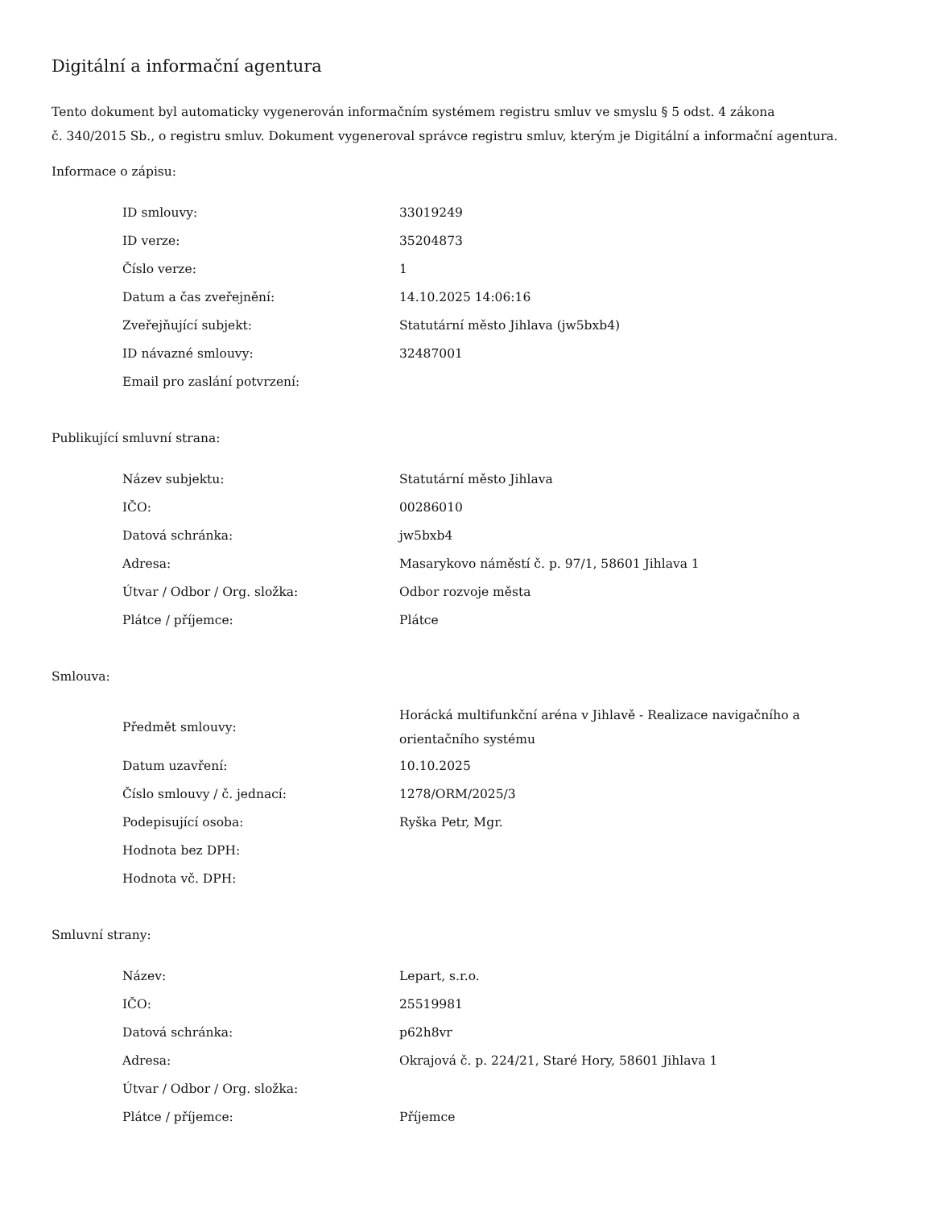Digitální a informační agentura
Tento dokument byl automaticky vygenerován informačním systémem registru smluv ve smyslu § 5 odst. 4 zákona
č. 340/2015 Sb., o registru smluv. Dokument vygeneroval správce registru smluv, kterým je Digitální a informační agentura.
Informace o zápisu:
| ID smlouvy: | 33019249 |
| ID verze: | 35204873 |
| Číslo verze: | 1 |
| Datum a čas zveřejnění: | 14.10.2025 14:06:16 |
| Zveřejňující subjekt: | Statutární město Jihlava (jw5bxb4) |
| ID návazné smlouvy: | 32487001 |
| Email pro zaslání potvrzení: | |
Publikující smluvní strana:
| Název subjektu: | Statutární město Jihlava |
| IČO: | 00286010 |
| Datová schránka: | jw5bxb4 |
| Adresa: | Masarykovo náměstí č. p. 97/1, 58601 Jihlava 1 |
| Útvar / Odbor / Org. složka: | Odbor rozvoje města |
| Plátce / příjemce: | Plátce |
Smlouva:
| Předmět smlouvy: | Horácká multifunkční aréna v Jihlavě - Realizace navigačního a orientačního systému |
| Datum uzavření: | 10.10.2025 |
| Číslo smlouvy / č. jednací: | 1278/ORM/2025/3 |
| Podepisující osoba: | Ryška Petr, Mgr. |
| Hodnota bez DPH: | |
| Hodnota vč. DPH: | |
Smluvní strany:
| Název: | Lepart, s.r.o. |
| IČO: | 25519981 |
| Datová schránka: | p62h8vr |
| Adresa: | Okrajová č. p. 224/21, Staré Hory, 58601 Jihlava 1 |
| Útvar / Odbor / Org. složka: | |
| Plátce / příjemce: | Příjemce |